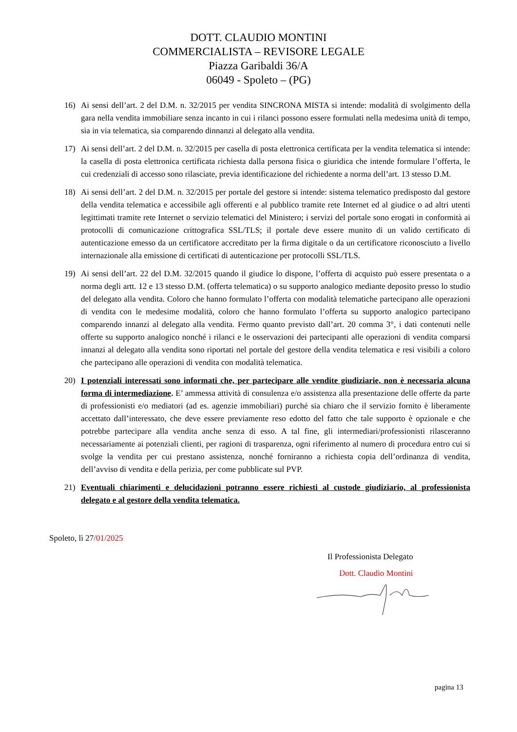DOTT. CLAUDIO MONTINI
COMMERCIALISTA – REVISORE LEGALE
Piazza Garibaldi 36/A
06049 - Spoleto – (PG)
16) Ai sensi dell’art. 2 del D.M. n. 32/2015 per vendita SINCRONA MISTA si intende: modalità di svolgimento della gara nella vendita immobiliare senza incanto in cui i rilanci possono essere formulati nella medesima unità di tempo, sia in via telematica, sia comparendo dinnanzi al delegato alla vendita.
17) Ai sensi dell’art. 2 del D.M. n. 32/2015 per casella di posta elettronica certificata per la vendita telematica si intende: la casella di posta elettronica certificata richiesta dalla persona fisica o giuridica che intende formulare l’offerta, le cui credenziali di accesso sono rilasciate, previa identificazione del richiedente a norma dell’art. 13 stesso D.M.
18) Ai sensi dell’art. 2 del D.M. n. 32/2015 per portale del gestore si intende: sistema telematico predisposto dal gestore della vendita telematica e accessibile agli offerenti e al pubblico tramite rete Internet ed al giudice o ad altri utenti legittimati tramite rete Internet o servizio telematici del Ministero; i servizi del portale sono erogati in conformità ai protocolli di comunicazione crittografica SSL/TLS; il portale deve essere munito di un valido certificato di autenticazione emesso da un certificatore accreditato per la firma digitale o da un certificatore riconosciuto a livello internazionale alla emissione di certificati di autenticazione per protocolli SSL/TLS.
19) Ai sensi dell’art. 22 del D.M. 32/2015 quando il giudice lo dispone, l’offerta di acquisto può essere presentata o a norma degli artt. 12 e 13 stesso D.M. (offerta telematica) o su supporto analogico mediante deposito presso lo studio del delegato alla vendita. Coloro che hanno formulato l’offerta con modalità telematiche partecipano alle operazioni di vendita con le medesime modalità, coloro che hanno formulato l’offerta su supporto analogico partecipano comparendo innanzi al delegato alla vendita. Fermo quanto previsto dall’art. 20 comma 3°, i dati contenuti nelle offerte su supporto analogico nonché i rilanci e le osservazioni dei partecipanti alle operazioni di vendita comparsi innanzi al delegato alla vendita sono riportati nel portale del gestore della vendita telematica e resi visibili a coloro che partecipano alle operazioni di vendita con modalità telematica.
20) I potenziali interessati sono informati che, per partecipare alle vendite giudiziarie, non è necessaria alcuna forma di intermediazione. E’ ammessa attività di consulenza e/o assistenza alla presentazione delle offerte da parte di professionisti e/o mediatori (ad es. agenzie immobiliari) purché sia chiaro che il servizio fornito è liberamente accettato dall’interessato, che deve essere previamente reso edotto del fatto che tale supporto è opzionale e che potrebbe partecipare alla vendita anche senza di esso. A tal fine, gli intermediari/professionisti rilasceranno necessariamente ai potenziali clienti, per ragioni di trasparenza, ogni riferimento al numero di procedura entro cui si svolge la vendita per cui prestano assistenza, nonché forniranno a richiesta copia dell’ordinanza di vendita, dell’avviso di vendita e della perizia, per come pubblicate sul PVP.
21) Eventuali chiarimenti e delucidazioni potranno essere richiesti al custode giudiziario, al professionista delegato e al gestore della vendita telematica.
Spoleto, lì 27/01/2025
Il Professionista Delegato
Dott. Claudio Montini
pagina 13